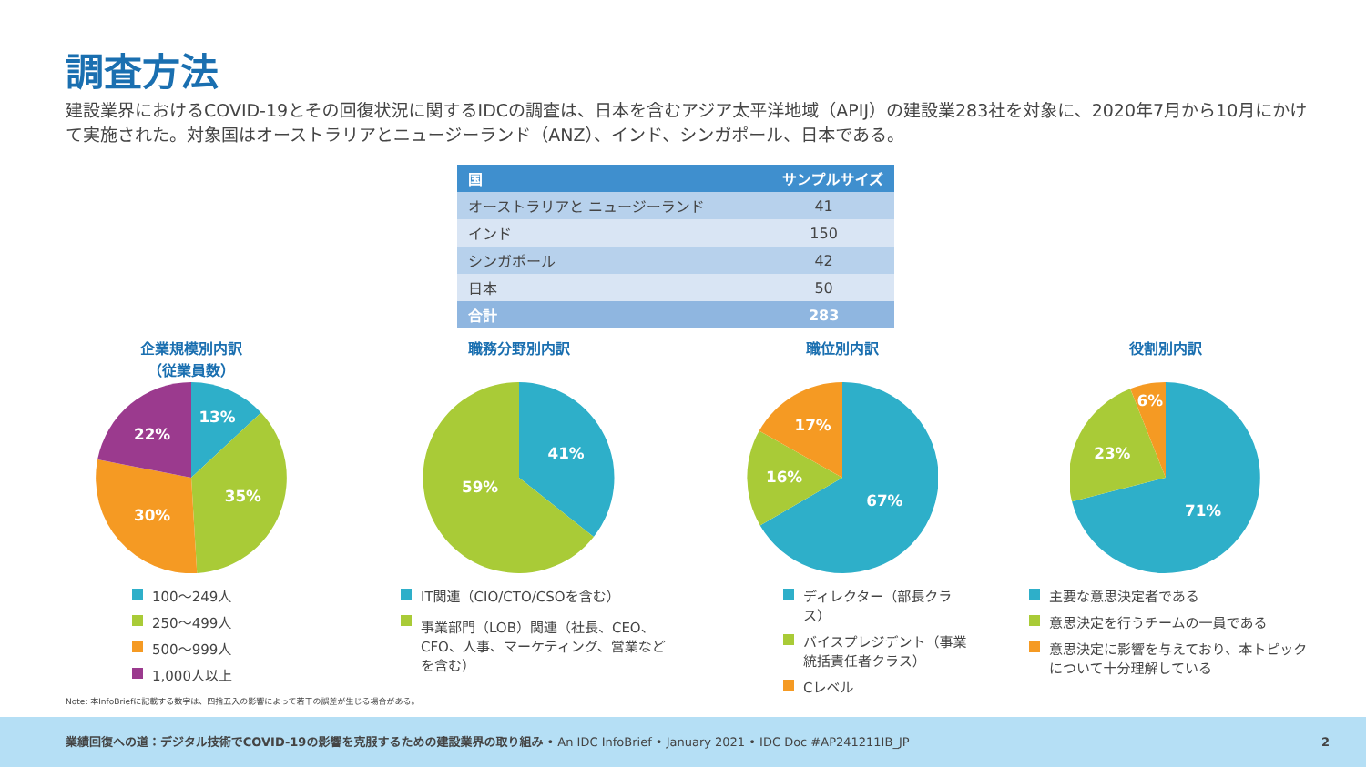調査方法
建設業界におけるCOVID-19とその回復状況に関するIDCの調査は、日本を含むアジア太平洋地域（APIJ）の建設業283社を対象に、2020年7月から10月にかけて実施された。対象国はオーストラリアとニュージーランド（ANZ）、インド、シンガポール、日本である。
| 国 | サンプルサイズ |
| --- | --- |
| オーストラリアと ニュージーランド | 41 |
| インド | 150 |
| シンガポール | 42 |
| 日本 | 50 |
| 合計 | 283 |
企業規模別内訳
（従業員数）
13%
35%
30%
22%
100～249人
250～499人
500～999人
1,000人以上
職務分野別内訳
41%
59%
IT関連（CIO/CTO/CSOを含む）
事業部門（LOB）関連（社長、CEO、CFO、人事、マーケティング、営業などを含む）
職位別内訳
67%
16%
17%
ディレクター（部長クラス）
バイスプレジデント（事業統括責任者クラス）
Cレベル
役割別内訳
71%
23%
6%
主要な意思決定者である
意思決定を行うチームの一員である
意思決定に影響を与えており、本トピックについて十分理解している
Note: 本InfoBriefに記載する数字は、四捨五入の影響によって若干の誤差が生じる場合がある。
業績回復への道：デジタル技術でCOVID-19の影響を克服するための建設業界の取り組み • An IDC InfoBrief • January 2021 • IDC Doc #AP241211IB_JP 2